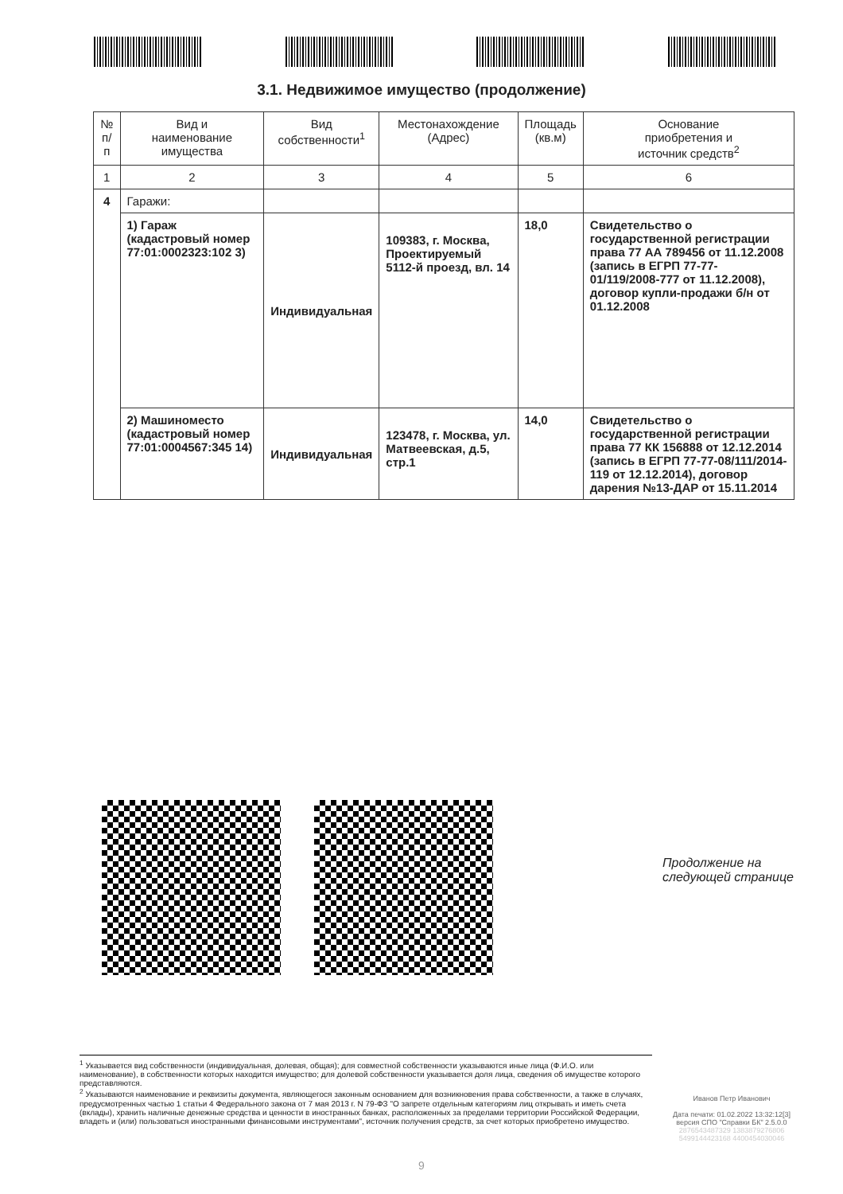3.1. Недвижимое имущество (продолжение)
| № п/п | Вид и наименование имущества | Вид собственности<sup>1</sup> | Местонахождение (Адрес) | Площадь (кв.м) | Основание приобретения и источник средств<sup>2</sup> |
| --- | --- | --- | --- | --- | --- |
| 1 | 2 | 3 | 4 | 5 | 6 |
| 4 | Гаражи: | | | | |
| | 1) Гараж (кадастровый номер 77:01:0002323:102 3) | Индивидуальная | 109383, г. Москва, Проектируемый 5112-й проезд, вл. 14 | 18,0 | Свидетельство о государственной регистрации права 77 АА 789456 от 11.12.2008 (запись в ЕГРП 77-77-01/119/2008-777 от 11.12.2008), договор купли-продажи б/н от 01.12.2008 |
| | 2) Машиноместо (кадастровый номер 77:01:0004567:345 14) | Индивидуальная | 123478, г. Москва, ул. Матвеевская, д.5, стр.1 | 14,0 | Свидетельство о государственной регистрации права 77 КК 156888 от 12.12.2014 (запись в ЕГРП 77-77-08/111/2014-119 от 12.12.2014), договор дарения №13-ДАР от 15.11.2014 |
Продолжение на
следующей странице
<sup>1</sup> Указывается вид собственности (индивидуальная, долевая, общая); для совместной собственности указываются иные лица (Ф.И.О. или наименование), в собственности которых находится имущество; для долевой собственности указывается доля лица, сведения об имуществе которого представляются.
<sup>2</sup> Указываются наименование и реквизиты документа, являющегося законным основанием для возникновения права собственности, а также в случаях, предусмотренных частью 1 статьи 4 Федерального закона от 7 мая 2013 г. N 79-ФЗ "О запрете отдельным категориям лиц открывать и иметь счета (вклады), хранить наличные денежные средства и ценности в иностранных банках, расположенных за пределами территории Российской Федерации, владеть и (или) пользоваться иностранными финансовыми инструментами", источник получения средств, за счет которых приобретено имущество.
Иванов Петр Иванович
Дата печати: 01.02.2022 13:32:12[3]
версия СПО "Справки БК" 2.5.0.0
2876543487329 1383879276806
5499144423168 4400454030046
9